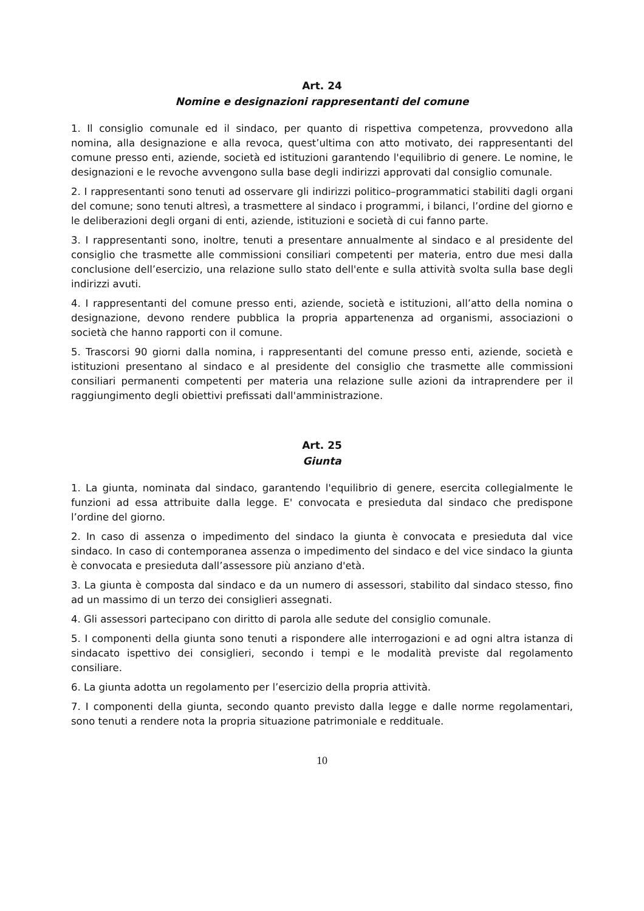Art. 24
Nomine e designazioni rappresentanti del comune
1. Il consiglio comunale ed il sindaco, per quanto di rispettiva competenza, provvedono alla nomina, alla designazione e alla revoca, quest’ultima con atto motivato, dei rappresentanti del comune presso enti, aziende, società ed istituzioni garantendo l'equilibrio di genere. Le nomine, le designazioni e le revoche avvengono sulla base degli indirizzi approvati dal consiglio comunale.
2. I rappresentanti sono tenuti ad osservare gli indirizzi politico–programmatici stabiliti dagli organi del comune; sono tenuti altresì, a trasmettere al sindaco i programmi, i bilanci, l’ordine del giorno e le deliberazioni degli organi di enti, aziende, istituzioni e società di cui fanno parte.
3. I rappresentanti sono, inoltre, tenuti a presentare annualmente al sindaco e al presidente del consiglio che trasmette alle commissioni consiliari competenti per materia, entro due mesi dalla conclusione dell’esercizio, una relazione sullo stato dell'ente e sulla attività svolta sulla base degli indirizzi avuti.
4. I rappresentanti del comune presso enti, aziende, società e istituzioni, all’atto della nomina o designazione, devono rendere pubblica la propria appartenenza ad organismi, associazioni o società che hanno rapporti con il comune.
5. Trascorsi 90 giorni dalla nomina, i rappresentanti del comune presso enti, aziende, società e istituzioni presentano al sindaco e al presidente del consiglio che trasmette alle commissioni consiliari permanenti competenti per materia una relazione sulle azioni da intraprendere per il raggiungimento degli obiettivi prefissati dall'amministrazione.
Art. 25
Giunta
1. La giunta, nominata dal sindaco, garantendo l'equilibrio di genere, esercita collegialmente le funzioni ad essa attribuite dalla legge. E' convocata e presieduta dal sindaco che predispone l’ordine del giorno.
2. In caso di assenza o impedimento del sindaco la giunta è convocata e presieduta dal vice sindaco. In caso di contemporanea assenza o impedimento del sindaco e del vice sindaco la giunta è convocata e presieduta dall’assessore più anziano d'età.
3. La giunta è composta dal sindaco e da un numero di assessori, stabilito dal sindaco stesso, fino ad un massimo di un terzo dei consiglieri assegnati.
4. Gli assessori partecipano con diritto di parola alle sedute del consiglio comunale.
5. I componenti della giunta sono tenuti a rispondere alle interrogazioni e ad ogni altra istanza di sindacato ispettivo dei consiglieri, secondo i tempi e le modalità previste dal regolamento consiliare.
6. La giunta adotta un regolamento per l’esercizio della propria attività.
7. I componenti della giunta, secondo quanto previsto dalla legge e dalle norme regolamentari, sono tenuti a rendere nota la propria situazione patrimoniale e reddituale.
10